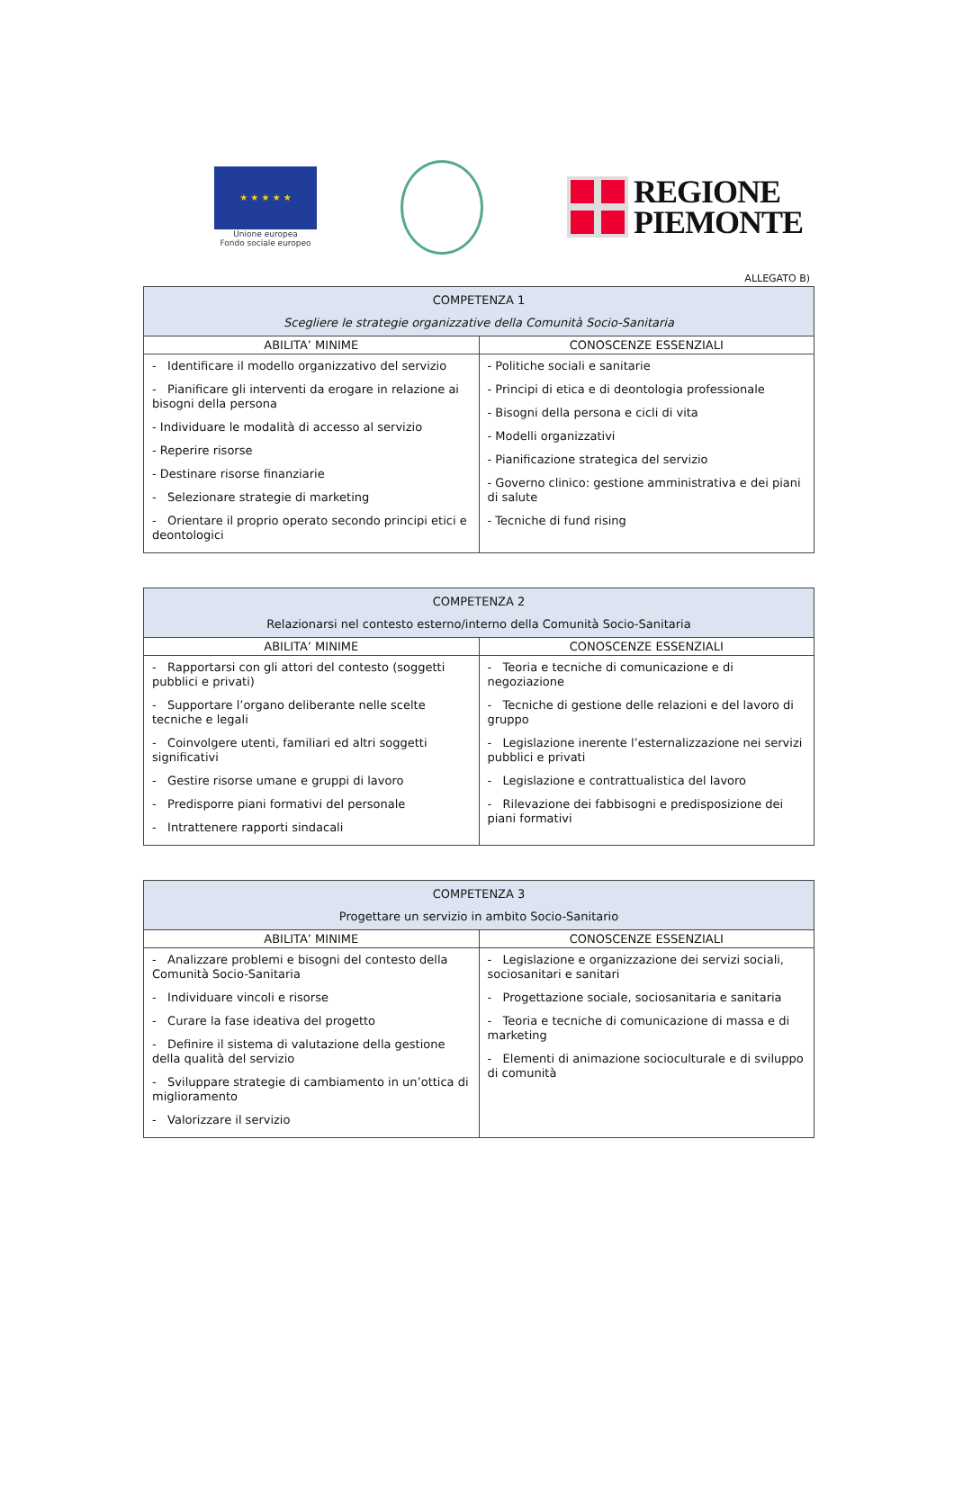★ ★ ★ ★ ★
Unione europea
Fondo sociale europeo
REGIONE
PIEMONTE
ALLEGATO B)
| COMPETENZA 1 Scegliere le strategie organizzative della Comunità Socio-Sanitaria | |
| --- | --- |
| ABILITA’ MINIME | CONOSCENZE ESSENZIALI |
| - Identificare il modello organizzativo del servizio - Pianificare gli interventi da erogare in relazione ai bisogni della persona - Individuare le modalità di accesso al servizio - Reperire risorse - Destinare risorse finanziarie - Selezionare strategie di marketing - Orientare il proprio operato secondo principi etici e deontologici | - Politiche sociali e sanitarie - Principi di etica e di deontologia professionale - Bisogni della persona e cicli di vita - Modelli organizzativi - Pianificazione strategica del servizio - Governo clinico: gestione amministrativa e dei piani di salute - Tecniche di fund rising |
| COMPETENZA 2 Relazionarsi nel contesto esterno/interno della Comunità Socio-Sanitaria | |
| --- | --- |
| ABILITA’ MINIME | CONOSCENZE ESSENZIALI |
| - Rapportarsi con gli attori del contesto (soggetti pubblici e privati) - Supportare l’organo deliberante nelle scelte tecniche e legali - Coinvolgere utenti, familiari ed altri soggetti significativi - Gestire risorse umane e gruppi di lavoro - Predisporre piani formativi del personale - Intrattenere rapporti sindacali | - Teoria e tecniche di comunicazione e di negoziazione - Tecniche di gestione delle relazioni e del lavoro di gruppo - Legislazione inerente l’esternalizzazione nei servizi pubblici e privati - Legislazione e contrattualistica del lavoro - Rilevazione dei fabbisogni e predisposizione dei piani formativi |
| COMPETENZA 3 Progettare un servizio in ambito Socio-Sanitario | |
| --- | --- |
| ABILITA’ MINIME | CONOSCENZE ESSENZIALI |
| - Analizzare problemi e bisogni del contesto della Comunità Socio-Sanitaria - Individuare vincoli e risorse - Curare la fase ideativa del progetto - Definire il sistema di valutazione della gestione della qualità del servizio - Sviluppare strategie di cambiamento in un’ottica di miglioramento - Valorizzare il servizio | - Legislazione e organizzazione dei servizi sociali, sociosanitari e sanitari - Progettazione sociale, sociosanitaria e sanitaria - Teoria e tecniche di comunicazione di massa e di marketing - Elementi di animazione socioculturale e di sviluppo di comunità |